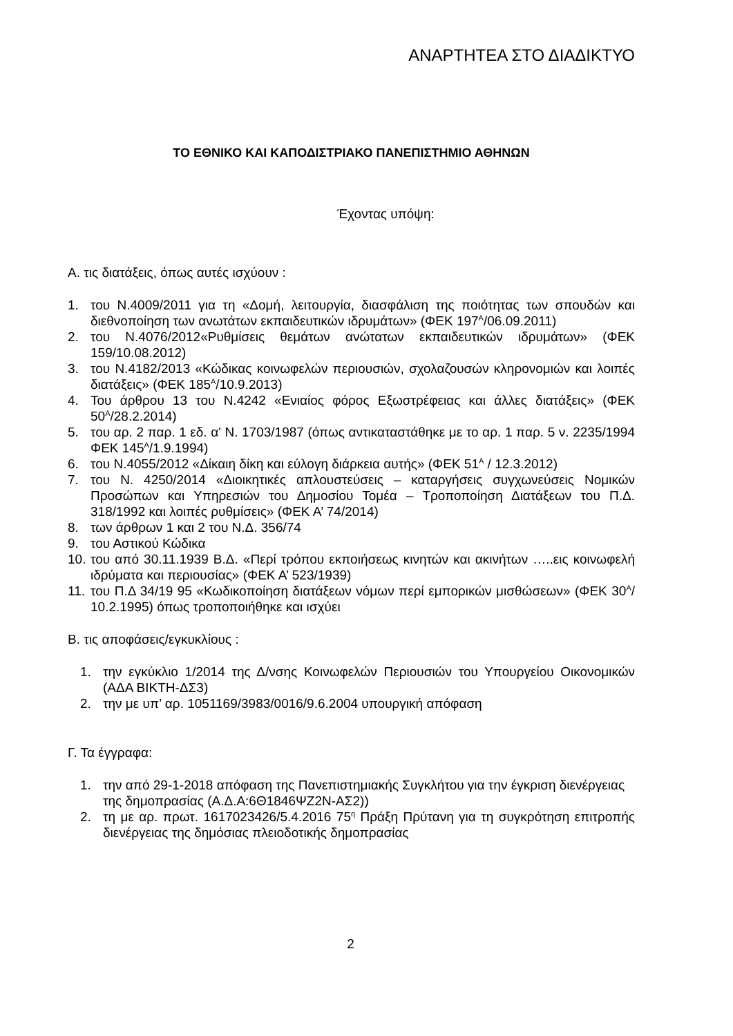ΑΝΑΡΤΗΤΕΑ ΣΤΟ ΔΙΑΔΙΚΤΥΟ
ΤΟ ΕΘΝΙΚΟ ΚΑΙ ΚΑΠΟΔΙΣΤΡΙΑΚΟ ΠΑΝΕΠΙΣΤΗΜΙΟ ΑΘΗΝΩΝ
Έχοντας υπόψη:
Α. τις διατάξεις, όπως αυτές ισχύουν :
1. του Ν.4009/2011 για τη «Δομή, λειτουργία, διασφάλιση της ποιότητας των σπουδών και διεθνοποίηση των ανωτάτων εκπαιδευτικών ιδρυμάτων» (ΦΕΚ 197<sup>Α</sup>/06.09.2011)
2. του Ν.4076/2012«Ρυθμίσεις θεμάτων ανώτατων εκπαιδευτικών ιδρυμάτων» (ΦΕΚ 159/10.08.2012)
3. του Ν.4182/2013 «Κώδικας κοινωφελών περιουσιών, σχολαζουσών κληρονομιών και λοιπές διατάξεις» (ΦΕΚ 185<sup>Α</sup>/10.9.2013)
4. Του άρθρου 13 του Ν.4242 «Ενιαίος φόρος Εξωστρέφειας και άλλες διατάξεις» (ΦΕΚ 50<sup>Α</sup>/28.2.2014)
5. του αρ. 2 παρ. 1 εδ. α' Ν. 1703/1987 (όπως αντικαταστάθηκε με το αρ. 1 παρ. 5 ν. 2235/1994 ΦΕΚ 145<sup>Α</sup>/1.9.1994)
6. του Ν.4055/2012 «Δίκαιη δίκη και εύλογη διάρκεια αυτής» (ΦΕΚ 51<sup>Α</sup> / 12.3.2012)
7. του Ν. 4250/2014 «Διοικητικές απλουστεύσεις – καταργήσεις συγχωνεύσεις Νομικών Προσώπων και Υπηρεσιών του Δημοσίου Τομέα – Τροποποίηση Διατάξεων του Π.Δ. 318/1992 και λοιπές ρυθμίσεις» (ΦΕΚ Α’ 74/2014)
8. των άρθρων 1 και 2 του Ν.Δ. 356/74
9. του Αστικού Κώδικα
10. του από 30.11.1939 Β.Δ. «Περί τρόπου εκποιήσεως κινητών και ακινήτων …..εις κοινωφελή ιδρύματα και περιουσίας» (ΦΕΚ Α’ 523/1939)
11. του Π.Δ 34/19 95 «Κωδικοποίηση διατάξεων νόμων περί εμπορικών μισθώσεων» (ΦΕΚ 30<sup>Α</sup>/ 10.2.1995) όπως τροποποιήθηκε και ισχύει
Β. τις αποφάσεις/εγκυκλίους :
1. την εγκύκλιο 1/2014 της Δ/νσης Κοινωφελών Περιουσιών του Υπουργείου Οικονομικών (ΑΔΑ ΒΙΚΤΗ-ΔΣ3)
2. την με υπ’ αρ. 1051169/3983/0016/9.6.2004 υπουργική απόφαση
Γ. Τα έγγραφα:
1. την από 29-1-2018 απόφαση της Πανεπιστημιακής Συγκλήτου για την έγκριση διενέργειας της δημοπρασίας (Α.Δ.Α:6Θ1846ΨΖ2Ν-ΑΣ2))
2. τη με αρ. πρωτ. 1617023426/5.4.2016 75<sup>η</sup> Πράξη Πρύτανη για τη συγκρότηση επιτροπής διενέργειας της δημόσιας πλειοδοτικής δημοπρασίας
2